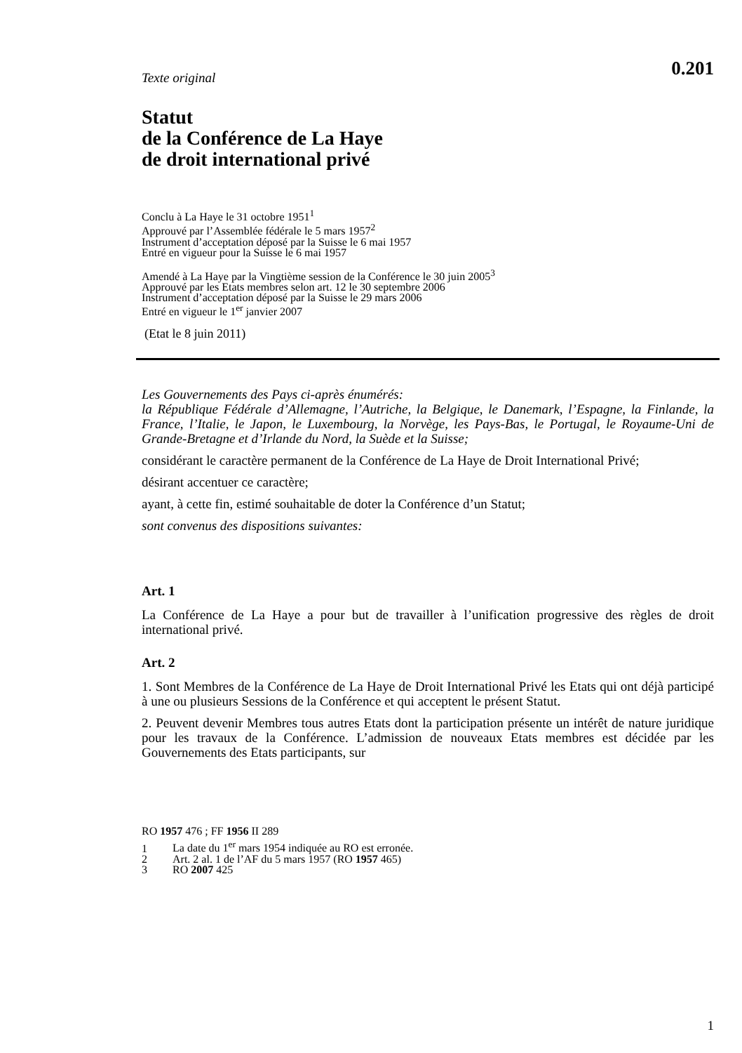0.201
Texte original
Statut
de la Conférence de La Haye
de droit international privé
Conclu à La Haye le 31 octobre 1951<sup>1</sup>
Approuvé par l’Assemblée fédérale le 5 mars 1957<sup>2</sup>
Instrument d’acceptation déposé par la Suisse le 6 mai 1957
Entré en vigueur pour la Suisse le 6 mai 1957
Amendé à La Haye par la Vingtième session de la Conférence le 30 juin 2005<sup>3</sup>
Approuvé par les Etats membres selon art. 12 le 30 septembre 2006
Instrument d’acceptation déposé par la Suisse le 29 mars 2006
Entré en vigueur le 1<sup>er</sup> janvier 2007
(Etat le 8 juin 2011)
Les Gouvernements des Pays ci-après énumérés:
la République Fédérale d’Allemagne, l’Autriche, la Belgique, le Danemark, l’Espagne, la Finlande, la France, l’Italie, le Japon, le Luxembourg, la Norvège, les Pays-Bas, le Portugal, le Royaume-Uni de Grande-Bretagne et d’Irlande du Nord, la Suède et la Suisse;
considérant le caractère permanent de la Conférence de La Haye de Droit International Privé;
désirant accentuer ce caractère;
ayant, à cette fin, estimé souhaitable de doter la Conférence d’un Statut;
sont convenus des dispositions suivantes:
Art. 1
La Conférence de La Haye a pour but de travailler à l’unification progressive des règles de droit international privé.
Art. 2
1. Sont Membres de la Conférence de La Haye de Droit International Privé les Etats qui ont déjà participé à une ou plusieurs Sessions de la Conférence et qui acceptent le présent Statut.
2. Peuvent devenir Membres tous autres Etats dont la participation présente un intérêt de nature juridique pour les travaux de la Conférence. L’admission de nouveaux Etats membres est décidée par les Gouvernements des Etats participants, sur
RO 1957 476 ; FF 1956 II 289
1 La date du 1<sup>er</sup> mars 1954 indiquée au RO est erronée.
2 Art. 2 al. 1 de l’AF du 5 mars 1957 (RO 1957 465)
3 RO 2007 425
1